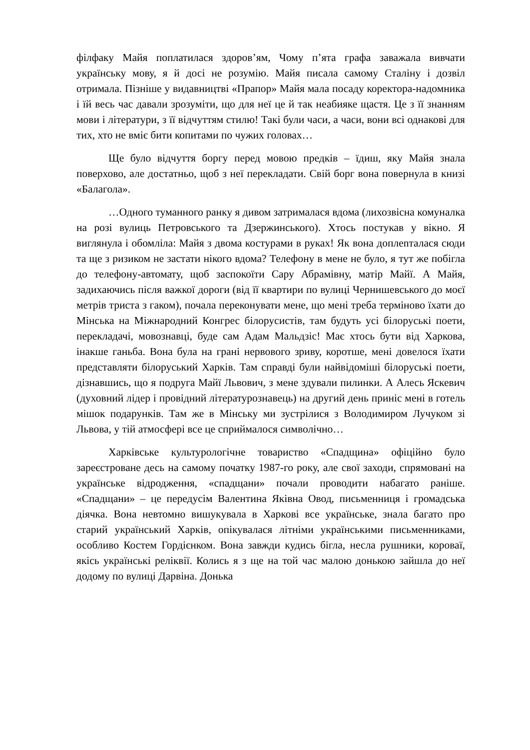філфаку Майя поплатилася здоров’ям, Чому п’ята графа заважала вивчати українську мову, я й досі не розумію. Майя писала самому Сталіну і дозвіл отримала. Пізніше у видавництві «Прапор» Майя мала посаду коректора-надомника і їй весь час давали зрозуміти, що для неї це й так неабияке щастя. Це з її знанням мови і літератури, з її відчуттям стилю! Такі були часи, а часи, вони всі однакові для тих, хто не вміє бити копитами по чужих головах…
Ще було відчуття боргу перед мовою предків – їдиш, яку Майя знала поверхово, але достатньо, щоб з неї перекладати. Свій борг вона повернула в книзі «Балагола».
…Одного туманного ранку я дивом затрималася вдома (лихозвісна комуналка на розі вулиць Петровського та Дзержинського). Хтось постукав у вікно. Я виглянула і обомліла: Майя з двома костурами в руках! Як вона доплenталася сюди та ще з ризиком не застати нікого вдома? Телефону в мене не було, я тут же побігла до телефону-автомату, щоб заспокоїти Сару Абрамівну, матір Майї. А Майя, задихаючись після важкої дороги (від її квартири по вулиці Чернишевського до моєї метрів триста з гаком), почала переконувати мене, що мені треба терміново їхати до Мінська на Міжнародний Конгрес білорусистів, там будуть усі білоруські поети, перекладачі, мовознавці, буде сам Адам Мальдзіс! Має хтось бути від Харкова, інакше ганьба. Вона була на грані нервового зриву, коротше, мені довелося їхати представляти білоруський Харків. Там справді були найвідоміші білоруські поети, дізнавшись, що я подруга Майї Львович, з мене здували пилинки. А Алесь Яскевич (духовний лідер і провідний літературознавець) на другий день приніс мені в готель мішок подарунків. Там же в Мінську ми зустрілися з Володимиром Лучуком зі Львова, у тій атмосфері все це сприймалося символічно…
Харківське культурологічне товариство «Спадщина» офіційно було зареєстроване десь на самому початку 1987-го року, але свої заходи, спрямовані на українське відродження, «спадщани» почали проводити набагато раніше. «Спадщани» – це передусім Валентина Яківна Овод, письменниця і громадська діячка. Вона невтомно вишукувала в Харкові все українське, знала багато про старий український Харків, опікувалася літніми українськими письменниками, особливо Костем Гордієнком. Вона завжди кудись бігла, несла рушники, короваї, якісь українські реліквії. Колись я з ще на той час малою донькою зайшла до неї додому по вулиці Дарвіна. Донька